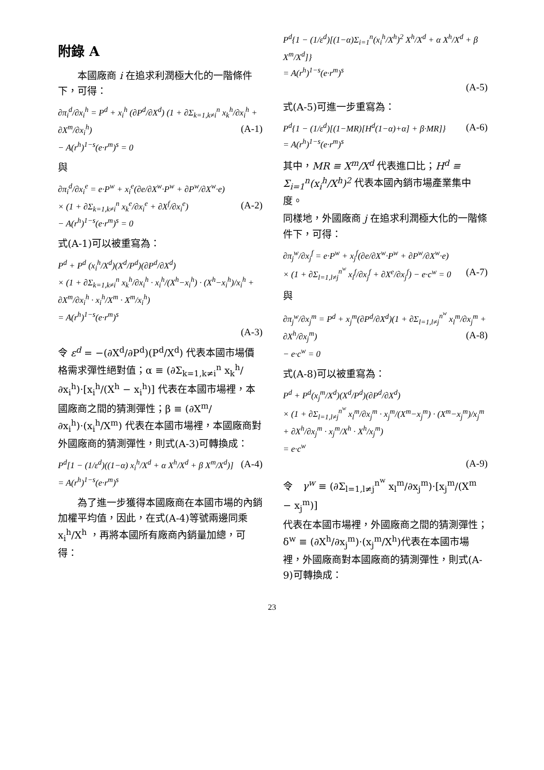附錄 A
　　本國廠商 i 在追求利潤極大化的一階條件下，可得：
∂π<sub>i</sub><sup>d</sup>/∂x<sub>i</sub><sup>h</sup> = P<sup>d</sup> + x<sub>i</sub><sup>h</sup> (∂P<sup>d</sup>/∂X<sup>d</sup>) (1 + ∂Σ<sub>k=1,k≠i</sub><sup>n</sup> x<sub>k</sub><sup>h</sup>/∂x<sub>i</sub><sup>h</sup> + ∂X<sup>m</sup>/∂x<sub>i</sub><sup>h</sup>) (A-1)
− A(r<sup>h</sup>)<sup>1−s</sup>(e·r<sup>m</sup>)<sup>s</sup> = 0
與
∂π<sub>i</sub><sup>d</sup>/∂x<sub>i</sub><sup>e</sup> = e·P<sup>w</sup> + x<sub>i</sub><sup>e</sup>(∂e/∂X<sup>w</sup>·P<sup>w</sup> + ∂P<sup>w</sup>/∂X<sup>w</sup>·e)
× (1 + ∂Σ<sub>k=1,k≠i</sub><sup>n</sup> x<sub>k</sub><sup>e</sup>/∂x<sub>i</sub><sup>e</sup> + ∂X<sup>f</sup>/∂x<sub>i</sub><sup>e</sup>) (A-2)
− A(r<sup>h</sup>)<sup>1−s</sup>(e·r<sup>m</sup>)<sup>s</sup> = 0
式(A-1)可以被重寫為：
P<sup>d</sup> + P<sup>d</sup> (x<sub>i</sub><sup>h</sup>/X<sup>d</sup>)(X<sup>d</sup>/P<sup>d</sup>)(∂P<sup>d</sup>/∂X<sup>d</sup>)
× (1 + ∂Σ<sub>k=1,k≠i</sub><sup>n</sup> x<sub>k</sub><sup>h</sup>/∂x<sub>i</sub><sup>h</sup> · x<sub>i</sub><sup>h</sup>/(X<sup>h</sup>−x<sub>i</sub><sup>h</sup>) · (X<sup>h</sup>−x<sub>i</sub><sup>h</sup>)/x<sub>i</sub><sup>h</sup> + ∂X<sup>m</sup>/∂x<sub>i</sub><sup>h</sup> · x<sub>i</sub><sup>h</sup>/X<sup>m</sup> · X<sup>m</sup>/x<sub>i</sub><sup>h</sup>)
= A(r<sup>h</sup>)<sup>1−s</sup>(e·r<sup>m</sup>)<sup>s</sup>
(A-3)
令 ε<sup>d</sup> = −(∂X<sup>d</sup>/∂P<sup>d</sup>)(P<sup>d</sup>/X<sup>d</sup>) 代表本國市場價格需求彈性絕對值；α ≡ (∂Σ<sub>k=1,k≠i</sub><sup>n</sup> x<sub>k</sub><sup>h</sup>/∂x<sub>i</sub><sup>h</sup>)·[x<sub>i</sub><sup>h</sup>/(X<sup>h</sup> − x<sub>i</sub><sup>h</sup>)] 代表在本國市場裡，本國廠商之間的猜測彈性；β ≡ (∂X<sup>m</sup>/∂x<sub>i</sub><sup>h</sup>)·(x<sub>i</sub><sup>h</sup>/X<sup>m</sup>) 代表在本國市場裡，本國廠商對外國廠商的猜測彈性，則式(A-3)可轉換成：
P<sup>d</sup>[1 − (1/ε<sup>d</sup>)((1−α) x<sub>i</sub><sup>h</sup>/X<sup>d</sup> + α X<sup>h</sup>/X<sup>d</sup> + β X<sup>m</sup>/X<sup>d</sup>)] (A-4)
= A(r<sup>h</sup>)<sup>1−s</sup>(e·r<sup>m</sup>)<sup>s</sup>
　　為了進一步獲得本國廠商在本國市場的內銷加權平均值，因此，在式(A-4)等號兩邊同乘 x<sub>i</sub><sup>h</sup>/X<sup>h</sup> ，再將本國所有廠商內銷量加總，可得：
P<sup>d</sup>{1 − (1/ε<sup>d</sup>)[(1−α)Σ<sub>i=1</sub><sup>n</sup>(x<sub>i</sub><sup>h</sup>/X<sup>h</sup>)<sup>2</sup> X<sup>h</sup>/X<sup>d</sup> + α X<sup>h</sup>/X<sup>d</sup> + β X<sup>m</sup>/X<sup>d</sup>]}
= A(r<sup>h</sup>)<sup>1−s</sup>(e·r<sup>m</sup>)<sup>s</sup>
(A-5)
式(A-5)可進一步重寫為：
P<sup>d</sup>{1 − (1/ε<sup>d</sup>)[(1−MR)[H<sup>d</sup>(1−α)+α] + β·MR]} (A-6)
= A(r<sup>h</sup>)<sup>1−s</sup>(e·r<sup>m</sup>)<sup>s</sup>
其中，MR ≡ X<sup>m</sup>/X<sup>d</sup> 代表進口比；H<sup>d</sup> ≡ Σ<sub>i=1</sub><sup>n</sup>(x<sub>i</sub><sup>h</sup>/X<sup>h</sup>)<sup>2</sup> 代表本國內銷市場產業集中度。
同樣地，外國廠商 j 在追求利潤極大化的一階條件下，可得：
∂π<sub>j</sub><sup>w</sup>/∂x<sub>j</sub><sup>f</sup> = e·P<sup>w</sup> + x<sub>j</sub><sup>f</sup>(∂e/∂X<sup>w</sup>·P<sup>w</sup> + ∂P<sup>w</sup>/∂X<sup>w</sup>·e)
× (1 + ∂Σ<sub>l=1,l≠j</sub><sup>n<sup>w</sup></sup> x<sub>l</sub><sup>f</sup>/∂x<sub>j</sub><sup>f</sup> + ∂X<sup>e</sup>/∂x<sub>j</sub><sup>f</sup>) − e·c<sup>w</sup> = 0 (A-7)
與
∂π<sub>j</sub><sup>w</sup>/∂x<sub>j</sub><sup>m</sup> = P<sup>d</sup> + x<sub>j</sub><sup>m</sup>(∂P<sup>d</sup>/∂X<sup>d</sup>)(1 + ∂Σ<sub>l=1,l≠j</sub><sup>n<sup>w</sup></sup> x<sub>l</sub><sup>m</sup>/∂x<sub>j</sub><sup>m</sup> + ∂X<sup>h</sup>/∂x<sub>j</sub><sup>m</sup>) (A-8)
− e·c<sup>w</sup> = 0
式(A-8)可以被重寫為：
P<sup>d</sup> + P<sup>d</sup>(x<sub>j</sub><sup>m</sup>/X<sup>d</sup>)(X<sup>d</sup>/P<sup>d</sup>)(∂P<sup>d</sup>/∂X<sup>d</sup>)
× (1 + ∂Σ<sub>l=1,l≠j</sub><sup>n<sup>w</sup></sup> x<sub>l</sub><sup>m</sup>/∂x<sub>j</sub><sup>m</sup> · x<sub>j</sub><sup>m</sup>/(X<sup>m</sup>−x<sub>j</sub><sup>m</sup>) · (X<sup>m</sup>−x<sub>j</sub><sup>m</sup>)/x<sub>j</sub><sup>m</sup> + ∂X<sup>h</sup>/∂x<sub>j</sub><sup>m</sup> · x<sub>j</sub><sup>m</sup>/X<sup>h</sup> · X<sup>h</sup>/x<sub>j</sub><sup>m</sup>)
= e·c<sup>w</sup>
(A-9)
令　γ<sup>w</sup> ≡ (∂Σ<sub>l=1,l≠j</sub><sup>n<sup>w</sup></sup> x<sub>l</sub><sup>m</sup>/∂x<sub>j</sub><sup>m</sup>)·[x<sub>j</sub><sup>m</sup>/(X<sup>m</sup> − x<sub>j</sub><sup>m</sup>)]
代表在本國市場裡，外國廠商之間的猜測彈性；δ<sup>w</sup> ≡ (∂X<sup>h</sup>/∂x<sub>j</sub><sup>m</sup>)·(x<sub>j</sub><sup>m</sup>/X<sup>h</sup>)代表在本國市場裡，外國廠商對本國廠商的猜測彈性，則式(A-9)可轉換成：
23